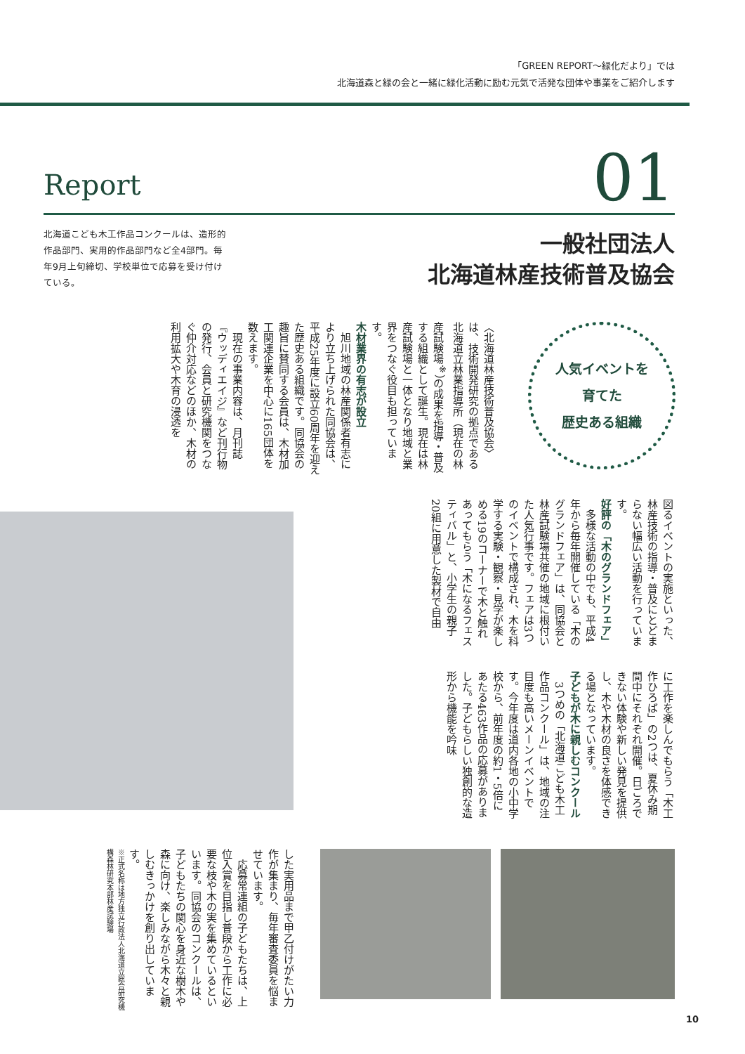「GREEN REPORT～緑化だより」では
北海道森と緑の会と一緒に緑化活動に励む元気で活発な団体や事業をご紹介します
Report 01
北海道こども木工作品コンクールは、造形的作品部門、実用的作品部門など全4部門。毎年9月上旬締切、学校単位で応募を受け付けている。
一般社団法人
北海道林産技術普及協会
人気イベントを
育てた
歴史ある組織
〈北海道林産技術普及協会〉は、技術開発研究の拠点である北海道立林業指導所（現在の林産試験場<sup>※</sup>）の成果を指導・普及する組織として誕生。現在は林産試験場と一体となり地域と業界をつなぐ役目も担っています。
木材業界の有志が設立
旭川地域の林産関係者有志により立ち上げられた同協会は、平成25年度に設立60周年を迎えた歴史ある組織です。同協会の趣旨に賛同する会員は、木材加工関連企業を中心に165団体を数えます。
現在の事業内容は、月刊誌『ウッディエイジ』など刊行物の発行、会員と研究機関をつなぐ仲介対応などのほか、木材の利用拡大や木育の浸透を
図るイベントの実施といった、林産技術の指導・普及にとどまらない幅広い活動を行っています。
好評の「木のグランドフェア」
多様な活動の中でも、平成4年から毎年開催している「木のグランドフェア」は、同協会と林産試験場共催の地域に根付いた人気行事です。フェアは3つのイベントで構成され、木を科学する実験・観察・見学が楽しめる19のコーナーで木と触れあってもらう「木になるフェスティバル」と、小学生の親子20組に用意した製材で自由
に工作を楽しんでもらう「木工作ひろば」の2つは、夏休み期間中にそれぞれ開催。日ごろできない体験や新しい発見を提供し、木や木材の良さを体感できる場となっています。
子どもが木に親しむコンクール
3つめの「北海道こども木工作品コンクール」は、地域の注目度も高いメーンイベントです。今年度は道内各地の小中学校から、前年度の約1・5倍にあたる463作品の応募がありました。子どもらしい独創的な造形から機能を吟味
した実用品まで甲乙付けがたい力作が集まり、毎年審査委員を悩ませています。
応募常連組の子どもたちは、上位入賞を目指し普段から工作に必要な枝や木の実を集めているといいます。同協会のコンクールは、子どもたちの関心を身近な樹木や森に向け、楽しみながら木々と親しむきっかけを創り出しています。
※正式名称は地方独立行政法人北海道立総合研究機構森林研究本部林産試験場
10